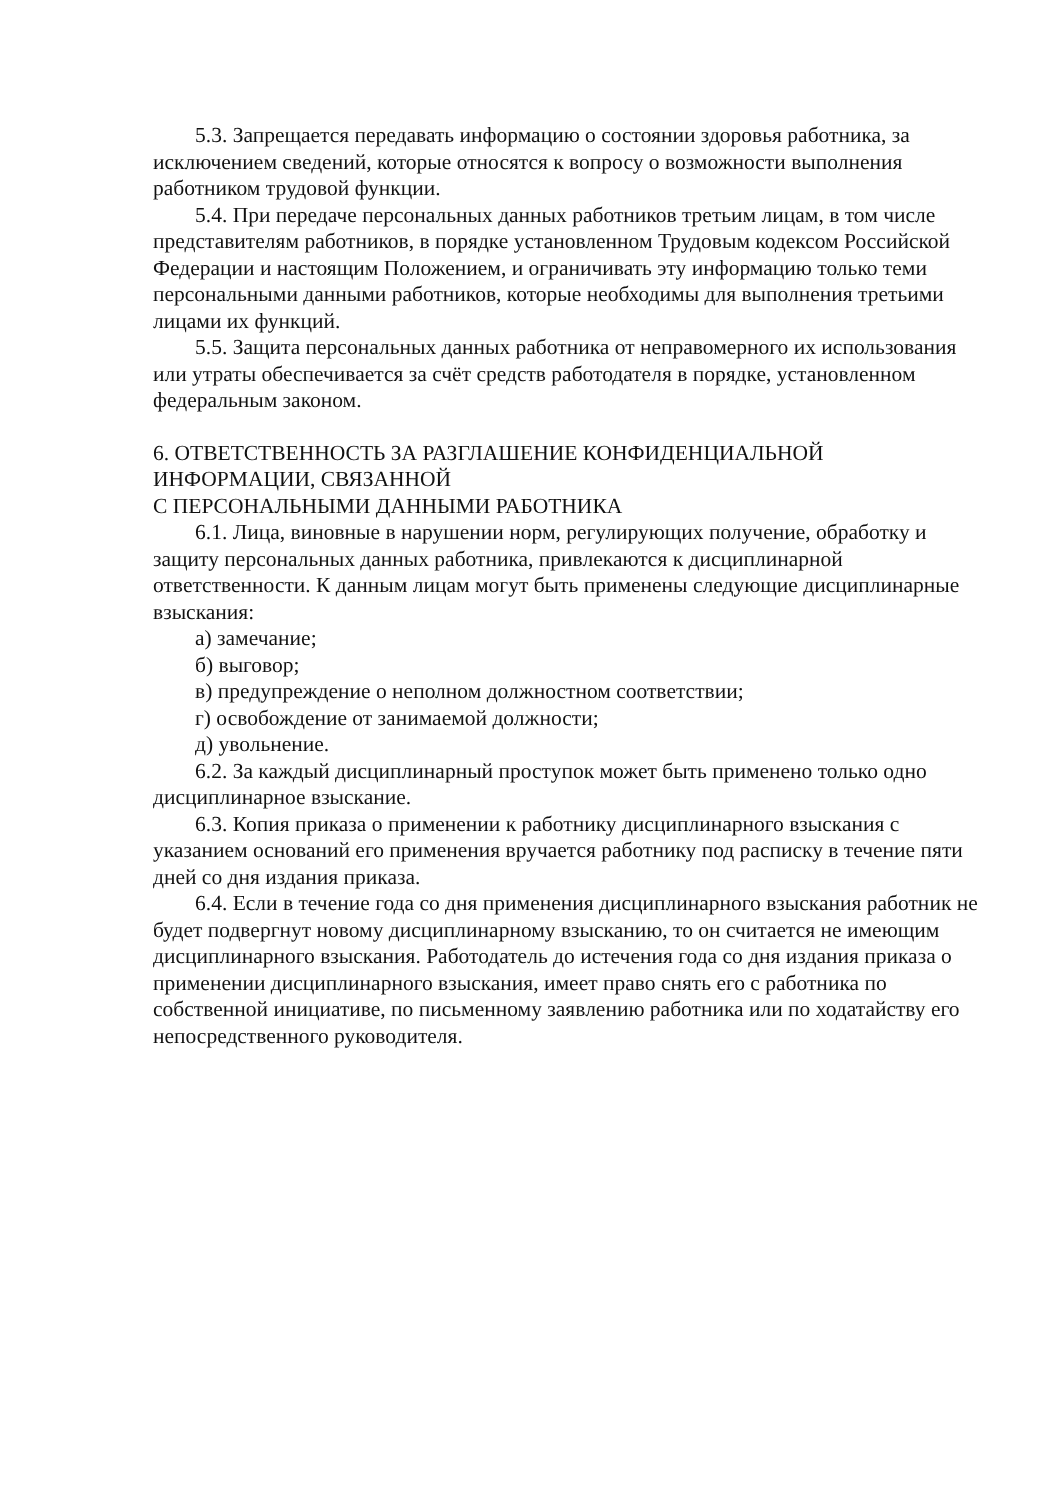5.3. Запрещается передавать информацию о состоянии здоровья работника, за исключением сведений, которые относятся к вопросу о возможности выполнения работником трудовой функции.
5.4. При передаче персональных данных работников третьим лицам, в том числе представителям работников, в порядке установленном Трудовым кодексом Российской Федерации и настоящим Положением, и ограничивать эту информацию только теми персональными данными работников, которые необходимы для выполнения третьими лицами их функций.
5.5. Защита персональных данных работника от неправомерного их использования или утраты обеспечивается за счёт средств работодателя в порядке, установленном федеральным законом.
6. ОТВЕТСТВЕННОСТЬ ЗА РАЗГЛАШЕНИЕ КОНФИДЕНЦИАЛЬНОЙ ИНФОРМАЦИИ, СВЯЗАННОЙ
С ПЕРСОНАЛЬНЫМИ ДАННЫМИ РАБОТНИКА
6.1. Лица, виновные в нарушении норм, регулирующих получение, обработку и защиту персональных данных работника, привлекаются к дисциплинарной ответственности. К данным лицам могут быть применены следующие дисциплинарные взыскания:
а) замечание;
б) выговор;
в) предупреждение о неполном должностном соответствии;
г) освобождение от занимаемой должности;
д) увольнение.
6.2. За каждый дисциплинарный проступок может быть применено только одно дисциплинарное взыскание.
6.3. Копия приказа о применении к работнику дисциплинарного взыскания с указанием оснований его применения вручается работнику под расписку в течение пяти дней со дня издания приказа.
6.4. Если в течение года со дня применения дисциплинарного взыскания работник не будет подвергнут новому дисциплинарному взысканию, то он считается не имеющим дисциплинарного взыскания. Работодатель до истечения года со дня издания приказа о применении дисциплинарного взыскания, имеет право снять его с работника по собственной инициативе, по письменному заявлению работника или по ходатайству его непосредственного руководителя.